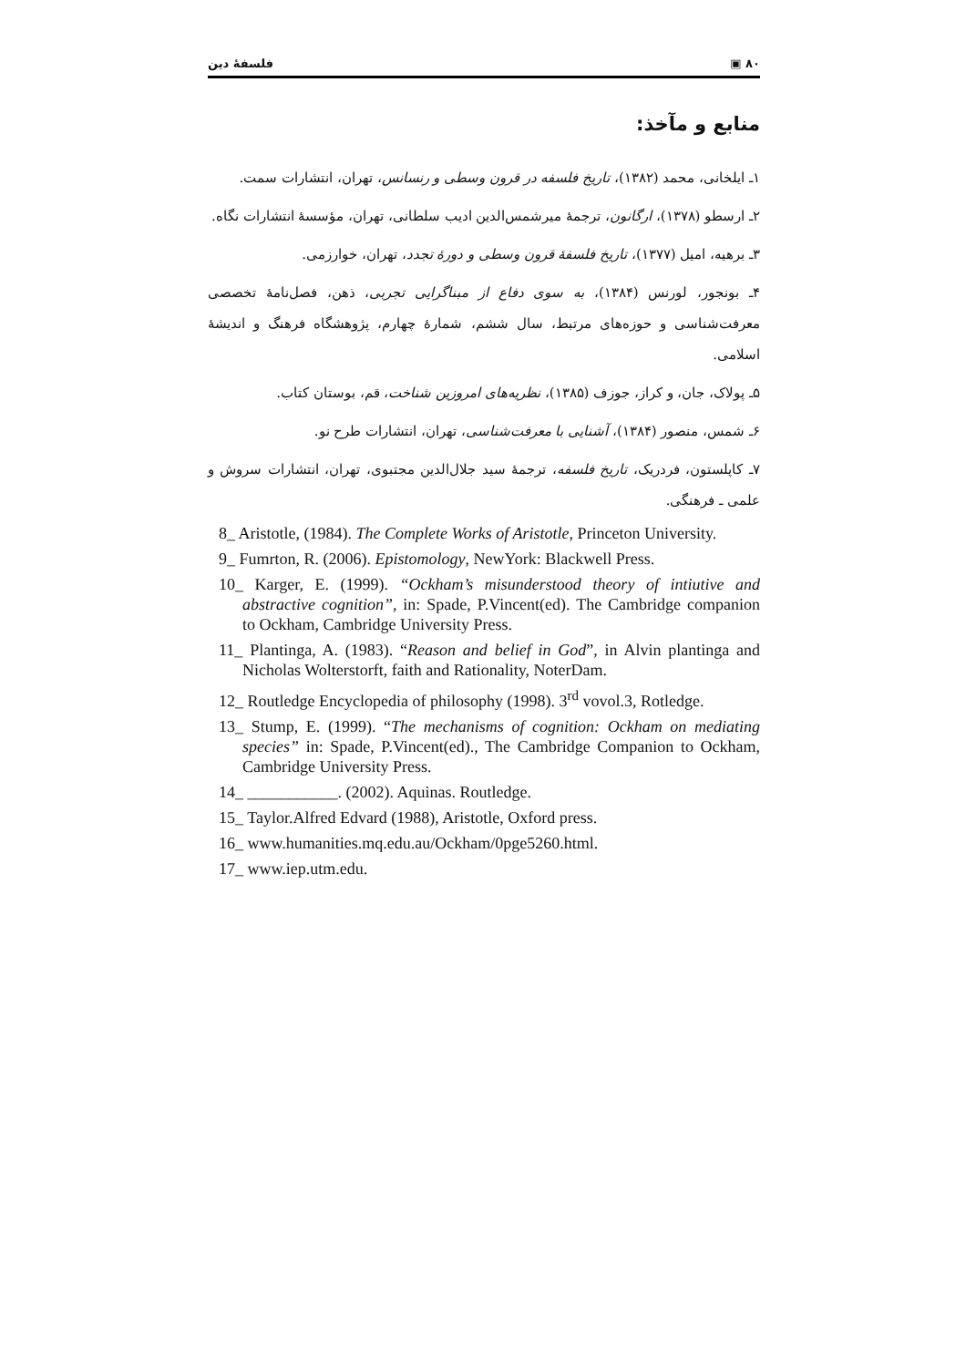فلسفهٔ دین ▣ ۸۰
منابع و مآخذ:
۱ـ ایلخانی، محمد (۱۳۸۲)، تاریخ فلسفه در قرون وسطی و رنسانس، تهران، انتشارات سمت.
۲ـ ارسطو (۱۳۷۸)، ارگانون، ترجمهٔ میرشمس‌الدین ادیب سلطانی، تهران، مؤسسهٔ انتشارات نگاه.
۳ـ برهیه، امیل (۱۳۷۷)، تاریخ فلسفهٔ قرون وسطی و دورهٔ تجدد، تهران، خوارزمی.
۴ـ بونجور، لورنس (۱۳۸۴)، به سوی دفاع از مبناگرایی تجربی، ذهن، فصل‌نامهٔ تخصصی معرفت‌شناسی و حوزه‌های مرتبط، سال ششم، شمارهٔ چهارم، پژوهشگاه فرهنگ و اندیشهٔ اسلامی.
۵ـ پولاک، جان، و کراز، جوزف (۱۳۸۵)، نظریه‌های امروزین شناخت، قم، بوستان کتاب.
۶ـ شمس، منصور (۱۳۸۴)، آشنایی با معرفت‌شناسی، تهران، انتشارات طرح نو.
۷ـ کاپلستون، فردریک، تاریخ فلسفه، ترجمهٔ سید جلال‌الدین مجتبوی، تهران، انتشارات سروش و علمی ـ فرهنگی.
8_ Aristotle, (1984). The Complete Works of Aristotle, Princeton University.
9_ Fumrton, R. (2006). Epistomology, NewYork: Blackwell Press.
10_ Karger, E. (1999). “Ockham’s misunderstood theory of intiutive and abstractive cognition”, in: Spade, P.Vincent(ed). The Cambridge companion to Ockham, Cambridge University Press.
11_ Plantinga, A. (1983). “Reason and belief in God”, in Alvin plantinga and Nicholas Wolterstorft, faith and Rationality, NoterDam.
12_ Routledge Encyclopedia of philosophy (1998). 3<sup>rd</sup> vovol.3, Rotledge.
13_ Stump, E. (1999). “The mechanisms of cognition: Ockham on mediating species” in: Spade, P.Vincent(ed)., The Cambridge Companion to Ockham, Cambridge University Press.
14_ ___________. (2002). Aquinas. Routledge.
15_ Taylor.Alfred Edvard (1988), Aristotle, Oxford press.
16_ www.humanities.mq.edu.au/Ockham/0pge5260.html.
17_ www.iep.utm.edu.